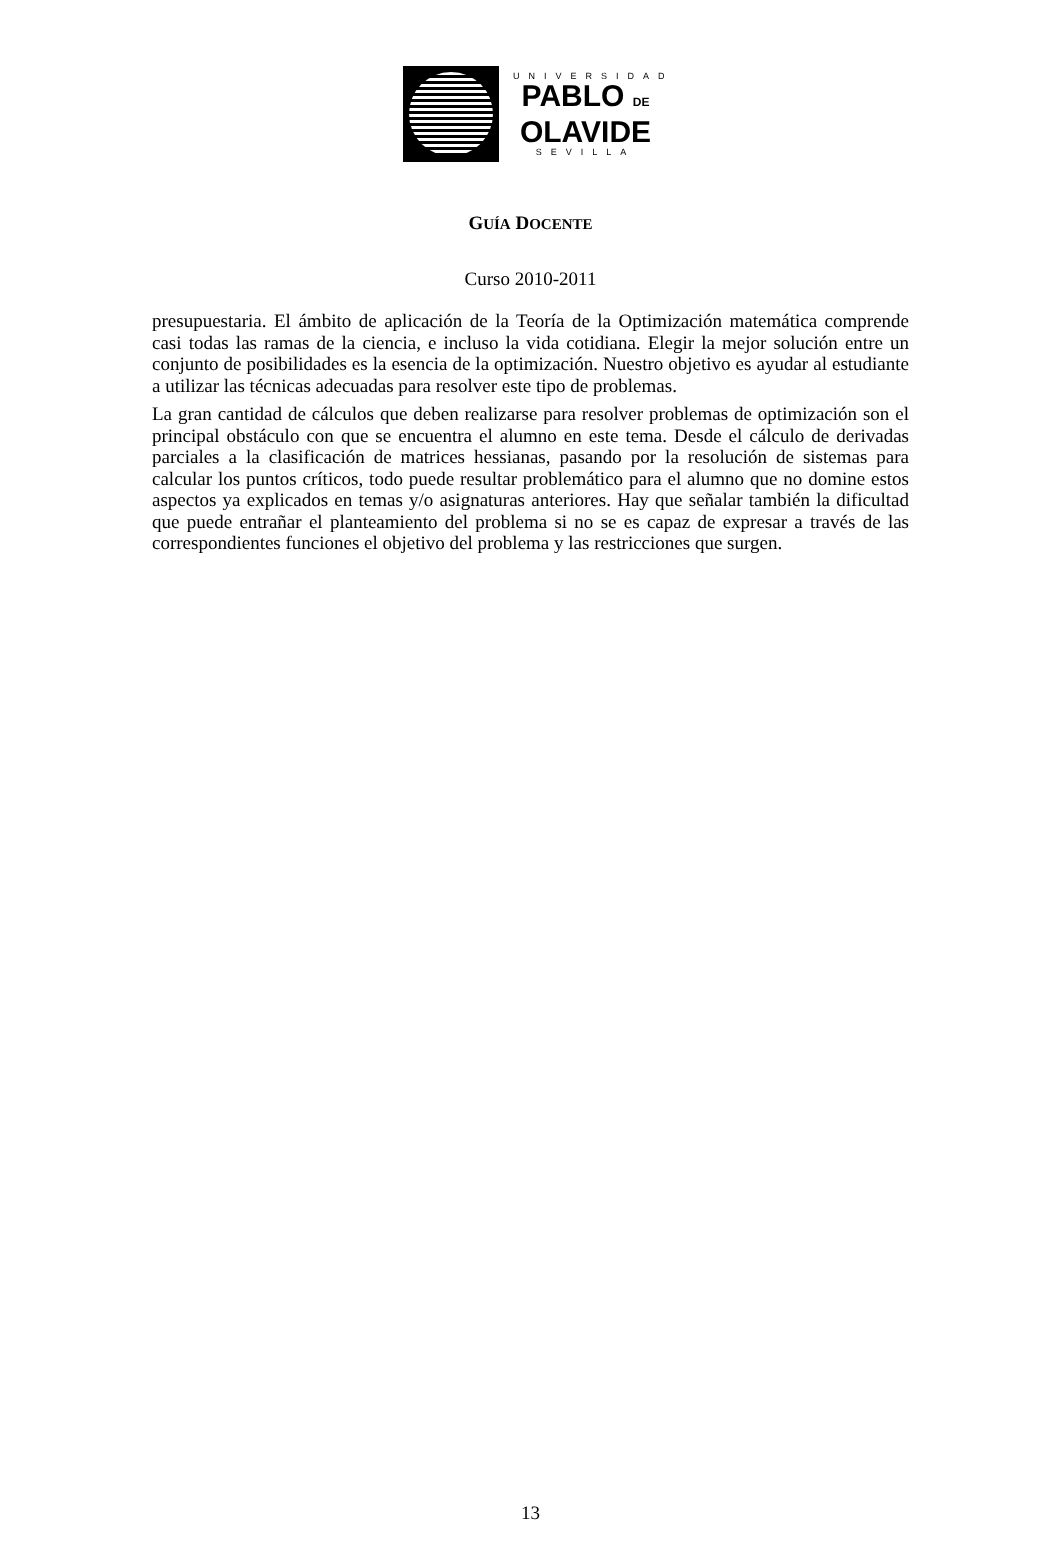UNIVERSIDAD
PABLO DE
OLAVIDE
SEVILLA
GUÍA DOCENTE
Curso 2010-2011
presupuestaria. El ámbito de aplicación de la Teoría de la Optimización matemática comprende casi todas las ramas de la ciencia, e incluso la vida cotidiana. Elegir la mejor solución entre un conjunto de posibilidades es la esencia de la optimización. Nuestro objetivo es ayudar al estudiante a utilizar las técnicas adecuadas para resolver este tipo de problemas.
La gran cantidad de cálculos que deben realizarse para resolver problemas de optimización son el principal obstáculo con que se encuentra el alumno en este tema. Desde el cálculo de derivadas parciales a la clasificación de matrices hessianas, pasando por la resolución de sistemas para calcular los puntos críticos, todo puede resultar problemático para el alumno que no domine estos aspectos ya explicados en temas y/o asignaturas anteriores. Hay que señalar también la dificultad que puede entrañar el planteamiento del problema si no se es capaz de expresar a través de las correspondientes funciones el objetivo del problema y las restricciones que surgen.
13